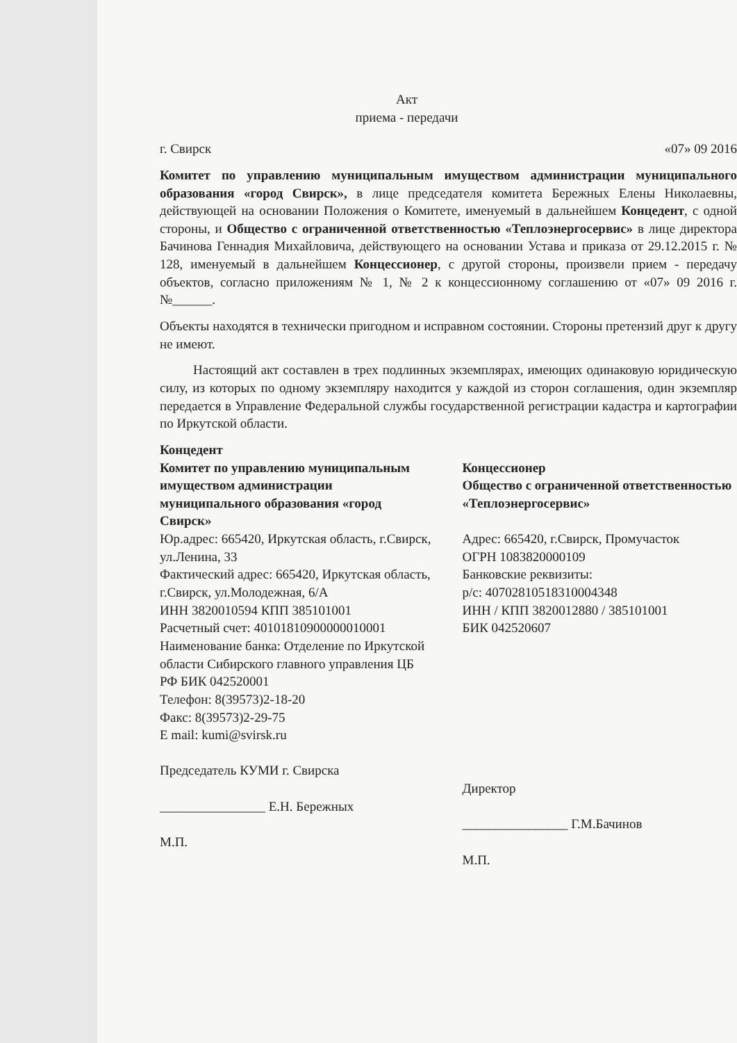Акт
приема - передачи
г. Свирск «07» 09 2016
Комитет по управлению муниципальным имуществом администрации муниципального образования «город Свирск», в лице председателя комитета Бережных Елены Николаевны, действующей на основании Положения о Комитете, именуемый в дальнейшем Концедент, с одной стороны, и Общество с ограниченной ответственностью «Теплоэнергосервис» в лице директора Бачинова Геннадия Михайловича, действующего на основании Устава и приказа от 29.12.2015 г. № 128, именуемый в дальнейшем Концессионер, с другой стороны, произвели прием - передачу объектов, согласно приложениям № 1, № 2 к концессионному соглашению от «07» 09 2016 г. №______.
Объекты находятся в технически пригодном и исправном состоянии. Стороны претензий друг к другу не имеют.
Настоящий акт составлен в трех подлинных экземплярах, имеющих одинаковую юридическую силу, из которых по одному экземпляру находится у каждой из сторон соглашения, один экземпляр передается в Управление Федеральной службы государственной регистрации кадастра и картографии по Иркутской области.
Концедент
Комитет по управлению муниципальным имуществом администрации муниципального образования «город Свирск»
Юр.адрес: 665420, Иркутская область, г.Свирск, ул.Ленина, 33
Фактический адрес: 665420, Иркутская область, г.Свирск, ул.Молодежная, 6/А
ИНН 3820010594 КПП 385101001
Расчетный счет: 40101810900000010001
Наименование банка: Отделение по Иркутской области Сибирского главного управления ЦБ РФ БИК 042520001
Телефон: 8(39573)2-18-20
Факс: 8(39573)2-29-75
E mail: kumi@svirsk.ru
Председатель КУМИ г. Свирска
________________ Е.Н. Бережных
М.П.
Концессионер
Общество с ограниченной ответственностью «Теплоэнергосервис»
Адрес: 665420, г.Свирск, Промучасток
ОГРН 1083820000109
Банковские реквизиты:
р/с: 40702810518310004348
ИНН / КПП 3820012880 / 385101001
БИК 042520607
Директор
________________ Г.М.Бачинов
М.П.